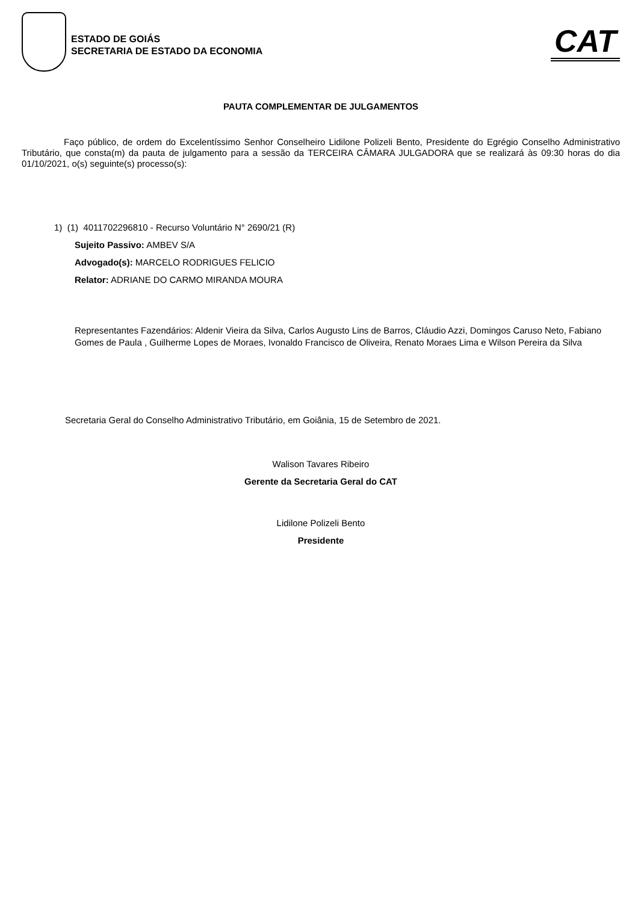ESTADO DE GOIÁS
SECRETARIA DE ESTADO DA ECONOMIA
CAT
PAUTA COMPLEMENTAR DE JULGAMENTOS
Faço público, de ordem do Excelentíssimo Senhor Conselheiro Lidilone Polizeli Bento, Presidente do Egrégio Conselho Administrativo Tributário, que consta(m) da pauta de julgamento para a sessão da TERCEIRA CÂMARA JULGADORA que se realizará às 09:30 horas do dia 01/10/2021, o(s) seguinte(s) processo(s):
1) (1) 4011702296810 - Recurso Voluntário N° 2690/21 (R)
Sujeito Passivo: AMBEV S/A
Advogado(s): MARCELO RODRIGUES FELICIO
Relator: ADRIANE DO CARMO MIRANDA MOURA
Representantes Fazendários: Aldenir Vieira da Silva, Carlos Augusto Lins de Barros, Cláudio Azzi, Domingos Caruso Neto, Fabiano Gomes de Paula , Guilherme Lopes de Moraes, Ivonaldo Francisco de Oliveira, Renato Moraes Lima e Wilson Pereira da Silva
Secretaria Geral do Conselho Administrativo Tributário, em Goiânia, 15 de Setembro de 2021.
Walison Tavares Ribeiro
Gerente da Secretaria Geral do CAT
Lidilone Polizeli Bento
Presidente